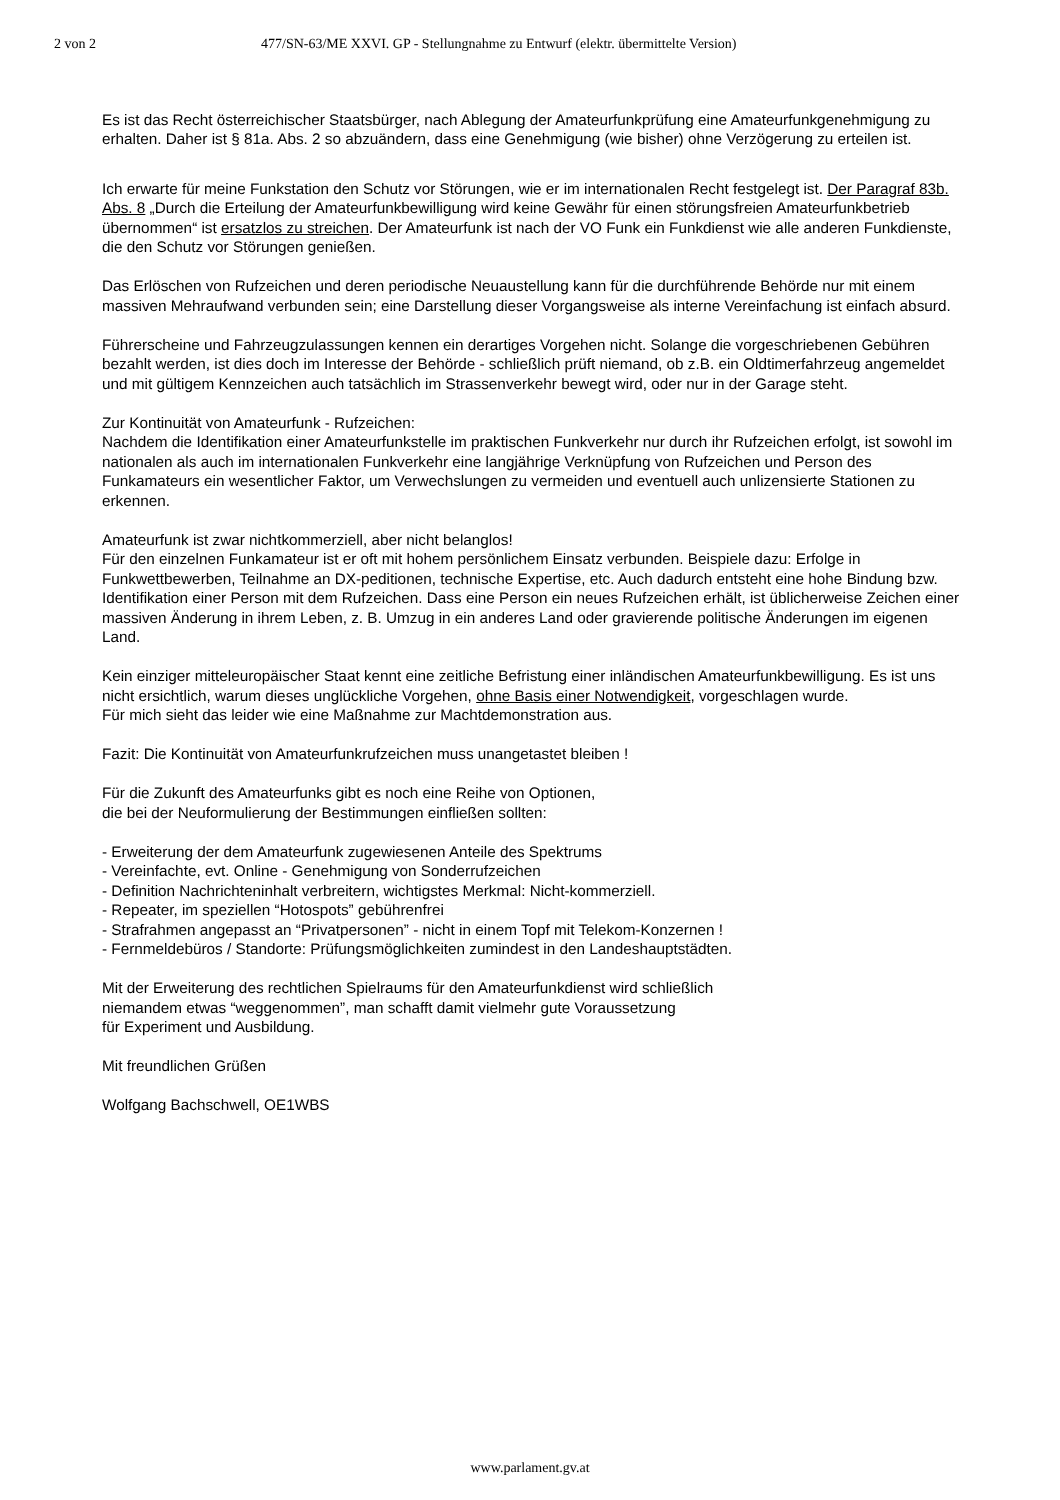2 von 2 477/SN-63/ME XXVI. GP - Stellungnahme zu Entwurf (elektr. übermittelte Version)
Es ist das Recht österreichischer Staatsbürger, nach Ablegung der Amateurfunkprüfung eine Amateurfunkgenehmigung zu erhalten. Daher ist § 81a. Abs. 2 so abzuändern, dass eine Genehmigung (wie bisher) ohne Verzögerung zu erteilen ist.
Ich erwarte für meine Funkstation den Schutz vor Störungen, wie er im internationalen Recht festgelegt ist. Der Paragraf 83b. Abs. 8 „Durch die Erteilung der Amateurfunkbewilligung wird keine Gewähr für einen störungsfreien Amateurfunkbetrieb übernommen“ ist ersatzlos zu streichen. Der Amateurfunk ist nach der VO Funk ein Funkdienst wie alle anderen Funkdienste, die den Schutz vor Störungen genießen.
Das Erlöschen von Rufzeichen und deren periodische Neuaustellung kann für die durchführende Behörde nur mit einem massiven Mehraufwand verbunden sein; eine Darstellung dieser Vorgangsweise als interne Vereinfachung ist einfach absurd.
Führerscheine und Fahrzeugzulassungen kennen ein derartiges Vorgehen nicht. Solange die vorgeschriebenen Gebühren bezahlt werden, ist dies doch im Interesse der Behörde - schließlich prüft niemand, ob z.B. ein Oldtimerfahrzeug angemeldet und mit gültigem Kennzeichen auch tatsächlich im Strassenverkehr bewegt wird, oder nur in der Garage steht.
Zur Kontinuität von Amateurfunk - Rufzeichen:
Nachdem die Identifikation einer Amateurfunkstelle im praktischen Funkverkehr nur durch ihr Rufzeichen erfolgt, ist sowohl im nationalen als auch im internationalen Funkverkehr eine langjährige Verknüpfung von Rufzeichen und Person des Funkamateurs ein wesentlicher Faktor, um Verwechslungen zu vermeiden und eventuell auch unlizensierte Stationen zu erkennen.
Amateurfunk ist zwar nichtkommerziell, aber nicht belanglos!
Für den einzelnen Funkamateur ist er oft mit hohem persönlichem Einsatz verbunden. Beispiele dazu: Erfolge in Funkwettbewerben, Teilnahme an DX-peditionen, technische Expertise, etc. Auch dadurch entsteht eine hohe Bindung bzw. Identifikation einer Person mit dem Rufzeichen. Dass eine Person ein neues Rufzeichen erhält, ist üblicherweise Zeichen einer massiven Änderung in ihrem Leben, z. B. Umzug in ein anderes Land oder gravierende politische Änderungen im eigenen Land.
Kein einziger mitteleuropäischer Staat kennt eine zeitliche Befristung einer inländischen Amateurfunkbewilligung. Es ist uns nicht ersichtlich, warum dieses unglückliche Vorgehen, ohne Basis einer Notwendigkeit, vorgeschlagen wurde.
Für mich sieht das leider wie eine Maßnahme zur Machtdemonstration aus.
Fazit: Die Kontinuität von Amateurfunkrufzeichen muss unangetastet bleiben !
Für die Zukunft des Amateurfunks gibt es noch eine Reihe von Optionen,
die bei der Neuformulierung der Bestimmungen einfließen sollten:
- Erweiterung der dem Amateurfunk zugewiesenen Anteile des Spektrums
- Vereinfachte, evt. Online - Genehmigung von Sonderrufzeichen
- Definition Nachrichteninhalt verbreitern, wichtigstes Merkmal: Nicht-kommerziell.
- Repeater, im speziellen “Hotospots” gebührenfrei
- Strafrahmen angepasst an “Privatpersonen” - nicht in einem Topf mit Telekom-Konzernen !
- Fernmeldebüros / Standorte: Prüfungsmöglichkeiten zumindest in den Landeshauptstädten.
Mit der Erweiterung des rechtlichen Spielraums für den Amateurfunkdienst wird schließlich
niemandem etwas “weggenommen”, man schafft damit vielmehr gute Voraussetzung
für Experiment und Ausbildung.
Mit freundlichen Grüßen
Wolfgang Bachschwell, OE1WBS
www.parlament.gv.at